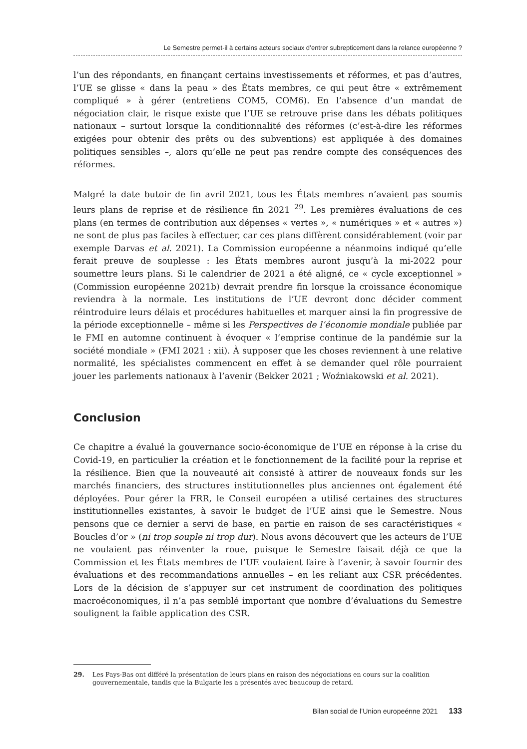Le Semestre permet-il à certains acteurs sociaux d’entrer subrepticement dans la relance européenne ?
l’un des répondants, en finançant certains investissements et réformes, et pas d’autres, l’UE se glisse « dans la peau » des États membres, ce qui peut être « extrêmement compliqué » à gérer (entretiens COM5, COM6). En l’absence d’un mandat de négociation clair, le risque existe que l’UE se retrouve prise dans les débats politiques nationaux – surtout lorsque la conditionnalité des réformes (c’est-à-dire les réformes exigées pour obtenir des prêts ou des subventions) est appliquée à des domaines politiques sensibles –, alors qu’elle ne peut pas rendre compte des conséquences des réformes.
Malgré la date butoir de fin avril 2021, tous les États membres n’avaient pas soumis leurs plans de reprise et de résilience fin 2021 <sup>29</sup>. Les premières évaluations de ces plans (en termes de contribution aux dépenses « vertes », « numériques » et « autres ») ne sont de plus pas faciles à effectuer, car ces plans diffèrent considérablement (voir par exemple Darvas et al. 2021). La Commission européenne a néanmoins indiqué qu’elle ferait preuve de souplesse : les États membres auront jusqu’à la mi-2022 pour soumettre leurs plans. Si le calendrier de 2021 a été aligné, ce « cycle exceptionnel » (Commission européenne 2021b) devrait prendre fin lorsque la croissance économique reviendra à la normale. Les institutions de l’UE devront donc décider comment réintroduire leurs délais et procédures habituelles et marquer ainsi la fin progressive de la période exceptionnelle – même si les Perspectives de l’économie mondiale publiée par le FMI en automne continuent à évoquer « l’emprise continue de la pandémie sur la société mondiale » (FMI 2021 : xii). À supposer que les choses reviennent à une relative normalité, les spécialistes commencent en effet à se demander quel rôle pourraient jouer les parlements nationaux à l’avenir (Bekker 2021 ; Woźniakowski et al. 2021).
Conclusion
Ce chapitre a évalué la gouvernance socio-économique de l’UE en réponse à la crise du Covid-19, en particulier la création et le fonctionnement de la facilité pour la reprise et la résilience. Bien que la nouveauté ait consisté à attirer de nouveaux fonds sur les marchés financiers, des structures institutionnelles plus anciennes ont également été déployées. Pour gérer la FRR, le Conseil européen a utilisé certaines des structures institutionnelles existantes, à savoir le budget de l’UE ainsi que le Semestre. Nous pensons que ce dernier a servi de base, en partie en raison de ses caractéristiques « Boucles d’or » (ni trop souple ni trop dur). Nous avons découvert que les acteurs de l’UE ne voulaient pas réinventer la roue, puisque le Semestre faisait déjà ce que la Commission et les États membres de l’UE voulaient faire à l’avenir, à savoir fournir des évaluations et des recommandations annuelles – en les reliant aux CSR précédentes. Lors de la décision de s’appuyer sur cet instrument de coordination des politiques macroéconomiques, il n’a pas semblé important que nombre d’évaluations du Semestre soulignent la faible application des CSR.
29. Les Pays-Bas ont différé la présentation de leurs plans en raison des négociations en cours sur la coalition gouvernementale, tandis que la Bulgarie les a présentés avec beaucoup de retard.
Bilan social de l’Union europeénne 2021 133